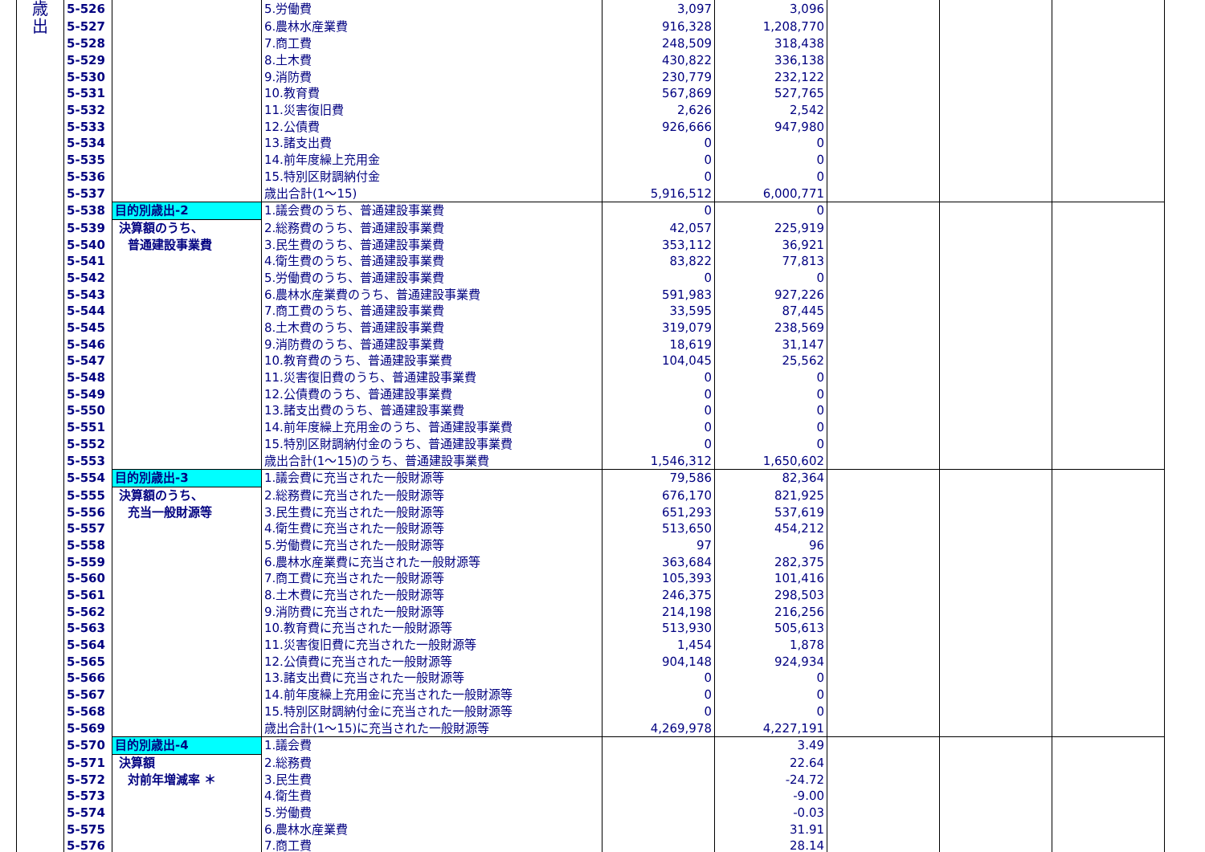| 歳 出 | 5-526 | | 5.労働費 | 3,097 | 3,096 | | | |
| | 5-527 | | 6.農林水産業費 | 916,328 | 1,208,770 | | | |
| | 5-528 | | 7.商工費 | 248,509 | 318,438 | | | |
| | 5-529 | | 8.土木費 | 430,822 | 336,138 | | | |
| | 5-530 | | 9.消防費 | 230,779 | 232,122 | | | |
| | 5-531 | | 10.教育費 | 567,869 | 527,765 | | | |
| | 5-532 | | 11.災害復旧費 | 2,626 | 2,542 | | | |
| | 5-533 | | 12.公債費 | 926,666 | 947,980 | | | |
| | 5-534 | | 13.諸支出費 | 0 | 0 | | | |
| | 5-535 | | 14.前年度繰上充用金 | 0 | 0 | | | |
| | 5-536 | | 15.特別区財調納付金 | 0 | 0 | | | |
| | 5-537 | | 歳出合計(1～15) | 5,916,512 | 6,000,771 | | | |
| | 5-538 | 目的別歳出-2 | 1.議会費のうち、普通建設事業費 | 0 | 0 | | | |
| | 5-539 | 決算額のうち、 | 2.総務費のうち、普通建設事業費 | 42,057 | 225,919 | | | |
| | 5-540 | 普通建設事業費 | 3.民生費のうち、普通建設事業費 | 353,112 | 36,921 | | | |
| | 5-541 | | 4.衛生費のうち、普通建設事業費 | 83,822 | 77,813 | | | |
| | 5-542 | | 5.労働費のうち、普通建設事業費 | 0 | 0 | | | |
| | 5-543 | | 6.農林水産業費のうち、普通建設事業費 | 591,983 | 927,226 | | | |
| | 5-544 | | 7.商工費のうち、普通建設事業費 | 33,595 | 87,445 | | | |
| | 5-545 | | 8.土木費のうち、普通建設事業費 | 319,079 | 238,569 | | | |
| | 5-546 | | 9.消防費のうち、普通建設事業費 | 18,619 | 31,147 | | | |
| | 5-547 | | 10.教育費のうち、普通建設事業費 | 104,045 | 25,562 | | | |
| | 5-548 | | 11.災害復旧費のうち、普通建設事業費 | 0 | 0 | | | |
| | 5-549 | | 12.公債費のうち、普通建設事業費 | 0 | 0 | | | |
| | 5-550 | | 13.諸支出費のうち、普通建設事業費 | 0 | 0 | | | |
| | 5-551 | | 14.前年度繰上充用金のうち、普通建設事業費 | 0 | 0 | | | |
| | 5-552 | | 15.特別区財調納付金のうち、普通建設事業費 | 0 | 0 | | | |
| | 5-553 | | 歳出合計(1～15)のうち、普通建設事業費 | 1,546,312 | 1,650,602 | | | |
| | 5-554 | 目的別歳出-3 | 1.議会費に充当された一般財源等 | 79,586 | 82,364 | | | |
| | 5-555 | 決算額のうち、 | 2.総務費に充当された一般財源等 | 676,170 | 821,925 | | | |
| | 5-556 | 充当一般財源等 | 3.民生費に充当された一般財源等 | 651,293 | 537,619 | | | |
| | 5-557 | | 4.衛生費に充当された一般財源等 | 513,650 | 454,212 | | | |
| | 5-558 | | 5.労働費に充当された一般財源等 | 97 | 96 | | | |
| | 5-559 | | 6.農林水産業費に充当された一般財源等 | 363,684 | 282,375 | | | |
| | 5-560 | | 7.商工費に充当された一般財源等 | 105,393 | 101,416 | | | |
| | 5-561 | | 8.土木費に充当された一般財源等 | 246,375 | 298,503 | | | |
| | 5-562 | | 9.消防費に充当された一般財源等 | 214,198 | 216,256 | | | |
| | 5-563 | | 10.教育費に充当された一般財源等 | 513,930 | 505,613 | | | |
| | 5-564 | | 11.災害復旧費に充当された一般財源等 | 1,454 | 1,878 | | | |
| | 5-565 | | 12.公債費に充当された一般財源等 | 904,148 | 924,934 | | | |
| | 5-566 | | 13.諸支出費に充当された一般財源等 | 0 | 0 | | | |
| | 5-567 | | 14.前年度繰上充用金に充当された一般財源等 | 0 | 0 | | | |
| | 5-568 | | 15.特別区財調納付金に充当された一般財源等 | 0 | 0 | | | |
| | 5-569 | | 歳出合計(1～15)に充当された一般財源等 | 4,269,978 | 4,227,191 | | | |
| | 5-570 | 目的別歳出-4 | 1.議会費 | | 3.49 | | | |
| | 5-571 | 決算額 | 2.総務費 | | 22.64 | | | |
| | 5-572 | 対前年増減率 ＊ | 3.民生費 | | -24.72 | | | |
| | 5-573 | | 4.衛生費 | | -9.00 | | | |
| | 5-574 | | 5.労働費 | | -0.03 | | | |
| | 5-575 | | 6.農林水産業費 | | 31.91 | | | |
| | 5-576 | | 7.商工費 | | 28.14 | | | |